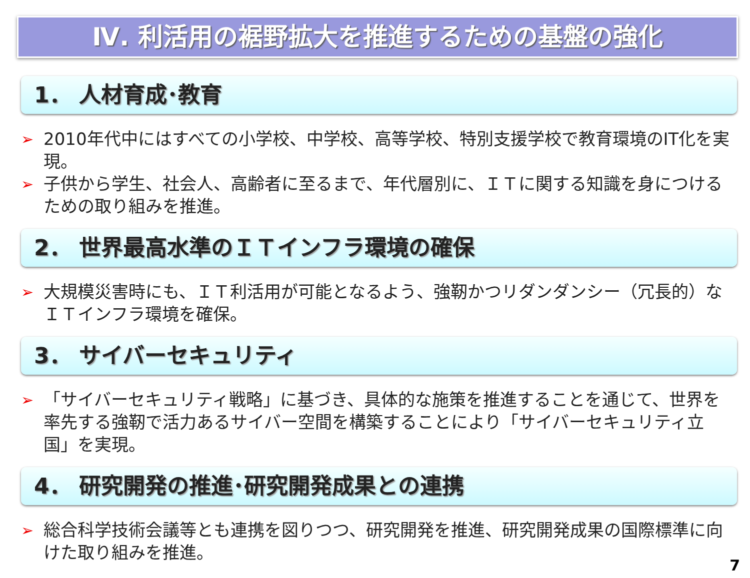Ⅳ. 利活用の裾野拡大を推進するための基盤の強化
1． 人材育成･教育
➢ 2010年代中にはすべての小学校、中学校、高等学校、特別支援学校で教育環境のIT化を実現。
➢ 子供から学生、社会人、高齢者に至るまで、年代層別に、ＩＴに関する知識を身につけるための取り組みを推進。
2． 世界最高水準のＩＴインフラ環境の確保
➢ 大規模災害時にも、ＩＴ利活用が可能となるよう、強靭かつリダンダンシー（冗長的）なＩＴインフラ環境を確保。
3． サイバーセキュリティ
➢ 「サイバーセキュリティ戦略」に基づき、具体的な施策を推進することを通じて、世界を率先する強靭で活力あるサイバー空間を構築することにより「サイバーセキュリティ立国」を実現。
4． 研究開発の推進･研究開発成果との連携
➢ 総合科学技術会議等とも連携を図りつつ、研究開発を推進、研究開発成果の国際標準に向けた取り組みを推進。
7